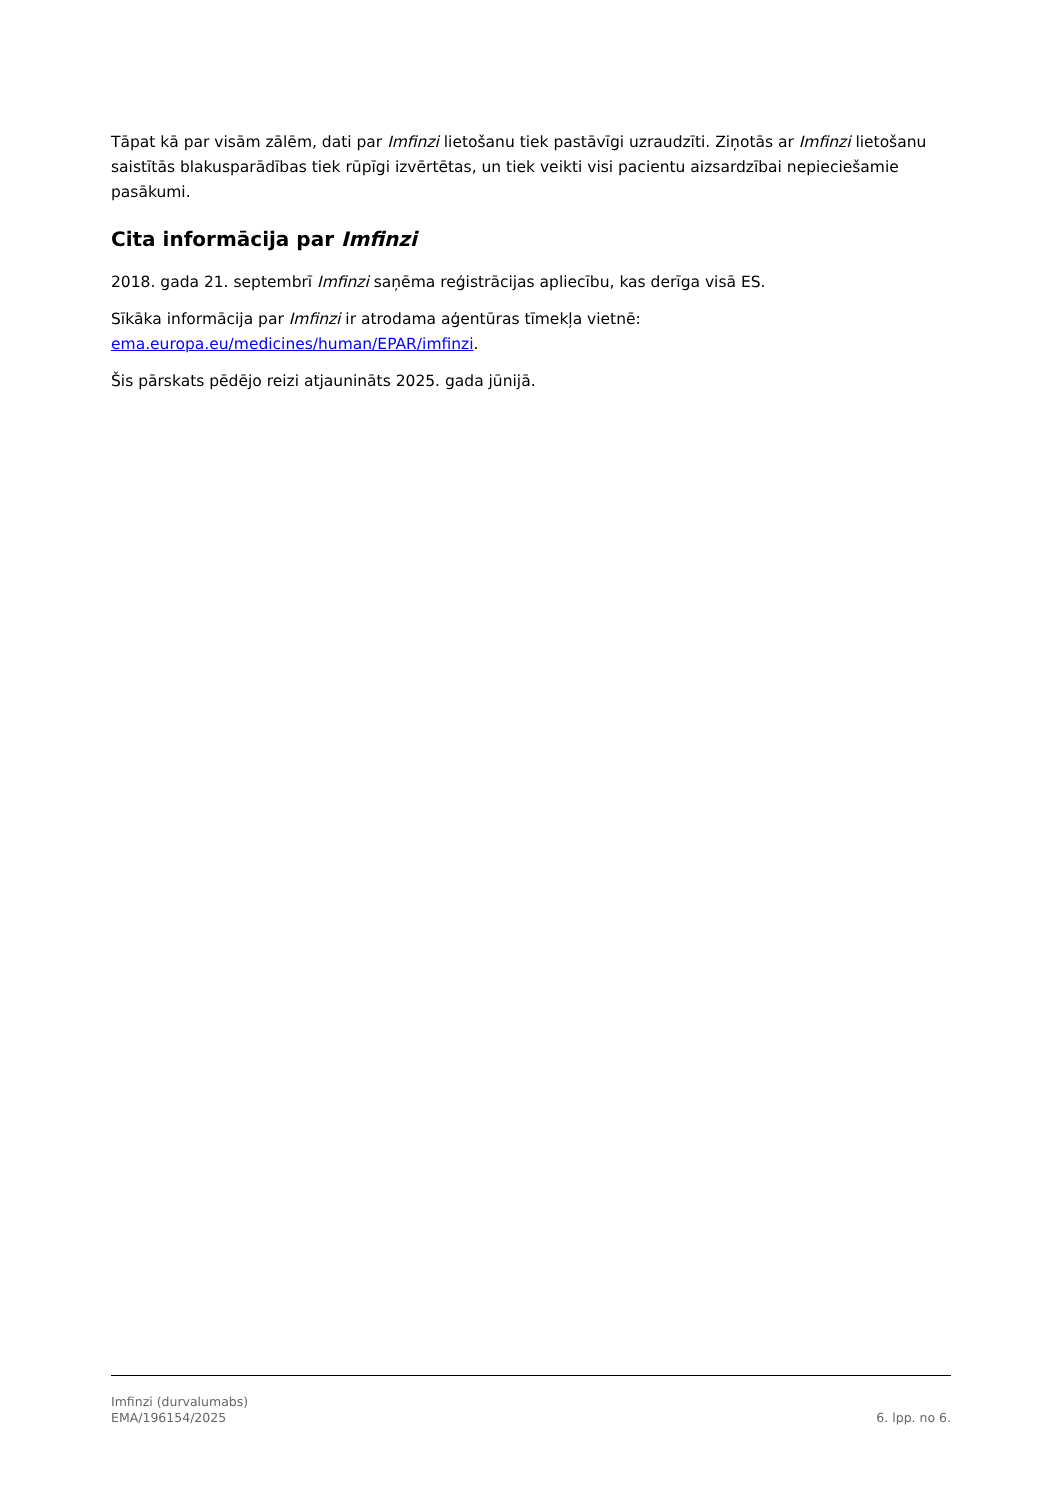Tāpat kā par visām zālēm, dati par Imfinzi lietošanu tiek pastāvīgi uzraudzīti. Ziņotās ar Imfinzi lietošanu saistītās blakusparādības tiek rūpīgi izvērtētas, un tiek veikti visi pacientu aizsardzībai nepieciešamie pasākumi.
Cita informācija par Imfinzi
2018. gada 21. septembrī Imfinzi saņēma reģistrācijas apliecību, kas derīga visā ES.
Sīkāka informācija par Imfinzi ir atrodama aģentūras tīmekļa vietnē: ema.europa.eu/medicines/human/EPAR/imfinzi.
Šis pārskats pēdējo reizi atjaunināts 2025. gada jūnijā.
Imfinzi (durvalumabs)
EMA/196154/2025
6. lpp. no 6.